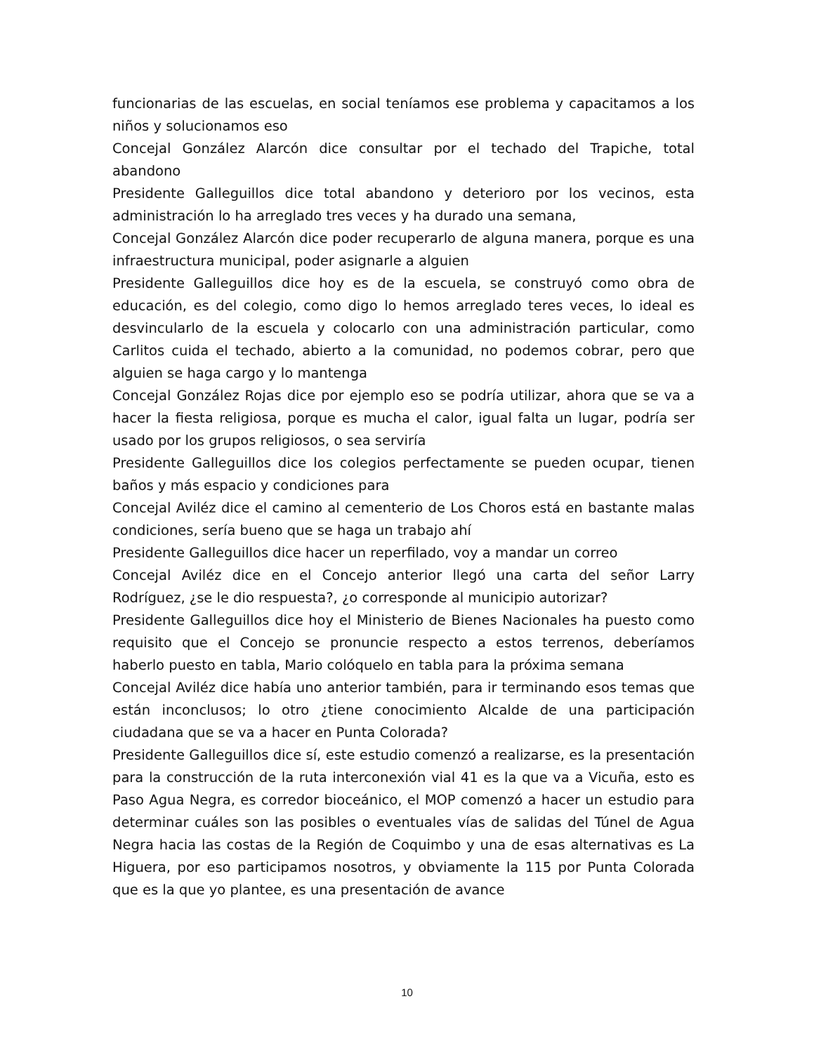funcionarias de las escuelas, en social teníamos ese problema y capacitamos a los niños y solucionamos eso
Concejal González Alarcón dice consultar por el techado del Trapiche, total abandono
Presidente Galleguillos dice total abandono y deterioro por los vecinos, esta administración lo ha arreglado tres veces y ha durado una semana,
Concejal González Alarcón dice poder recuperarlo de alguna manera, porque es una infraestructura municipal, poder asignarle a alguien
Presidente Galleguillos dice hoy es de la escuela, se construyó como obra de educación, es del colegio, como digo lo hemos arreglado teres veces, lo ideal es desvincularlo de la escuela y colocarlo con una administración particular, como Carlitos cuida el techado, abierto a la comunidad, no podemos cobrar, pero que alguien se haga cargo y lo mantenga
Concejal González Rojas dice por ejemplo eso se podría utilizar, ahora que se va a hacer la fiesta religiosa, porque es mucha el calor, igual falta un lugar, podría ser usado por los grupos religiosos, o sea serviría
Presidente Galleguillos dice los colegios perfectamente se pueden ocupar, tienen baños y más espacio y condiciones para
Concejal Aviléz dice el camino al cementerio de Los Choros está en bastante malas condiciones, sería bueno que se haga un trabajo ahí
Presidente Galleguillos dice hacer un reperfilado, voy a mandar un correo
Concejal Aviléz dice en el Concejo anterior llegó una carta del señor Larry Rodríguez, ¿se le dio respuesta?, ¿o corresponde al municipio autorizar?
Presidente Galleguillos dice hoy el Ministerio de Bienes Nacionales ha puesto como requisito que el Concejo se pronuncie respecto a estos terrenos, deberíamos haberlo puesto en tabla, Mario colóquelo en tabla para la próxima semana
Concejal Aviléz dice había uno anterior también, para ir terminando esos temas que están inconclusos; lo otro ¿tiene conocimiento Alcalde de una participación ciudadana que se va a hacer en Punta Colorada?
Presidente Galleguillos dice sí, este estudio comenzó a realizarse, es la presentación para la construcción de la ruta interconexión vial 41 es la que va a Vicuña, esto es Paso Agua Negra, es corredor bioceánico, el MOP comenzó a hacer un estudio para determinar cuáles son las posibles o eventuales vías de salidas del Túnel de Agua Negra hacia las costas de la Región de Coquimbo y una de esas alternativas es La Higuera, por eso participamos nosotros, y obviamente la 115 por Punta Colorada que es la que yo plantee, es una presentación de avance
10